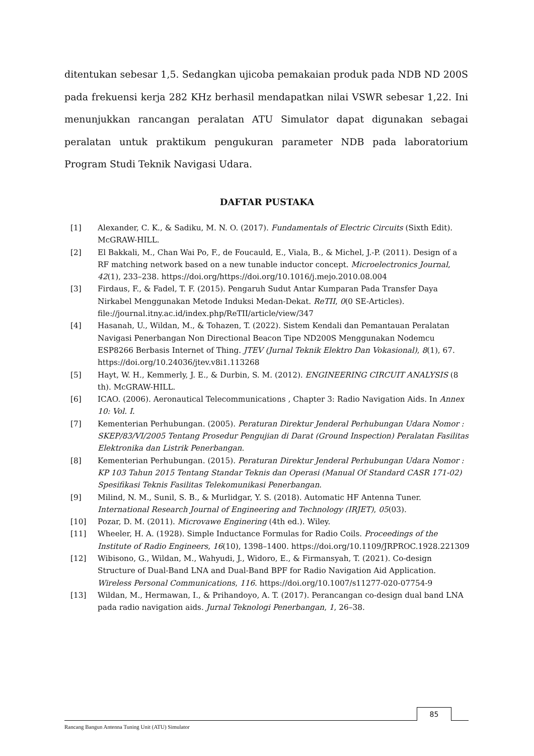ditentukan sebesar 1,5. Sedangkan ujicoba pemakaian produk pada NDB ND 200S pada frekuensi kerja 282 KHz berhasil mendapatkan nilai VSWR sebesar 1,22. Ini menunjukkan rancangan peralatan ATU Simulator dapat digunakan sebagai peralatan untuk praktikum pengukuran parameter NDB pada laboratorium Program Studi Teknik Navigasi Udara.
DAFTAR PUSTAKA
[1] Alexander, C. K., & Sadiku, M. N. O. (2017). Fundamentals of Electric Circuits (Sixth Edit). McGRAW-HILL.
[2] El Bakkali, M., Chan Wai Po, F., de Foucauld, E., Viala, B., & Michel, J.-P. (2011). Design of a RF matching network based on a new tunable inductor concept. Microelectronics Journal, 42(1), 233–238. https://doi.org/https://doi.org/10.1016/j.mejo.2010.08.004
[3] Firdaus, F., & Fadel, T. F. (2015). Pengaruh Sudut Antar Kumparan Pada Transfer Daya Nirkabel Menggunakan Metode Induksi Medan-Dekat. ReTII, 0(0 SE-Articles). file://journal.itny.ac.id/index.php/ReTII/article/view/347
[4] Hasanah, U., Wildan, M., & Tohazen, T. (2022). Sistem Kendali dan Pemantauan Peralatan Navigasi Penerbangan Non Directional Beacon Tipe ND200S Menggunakan Nodemcu ESP8266 Berbasis Internet of Thing. JTEV (Jurnal Teknik Elektro Dan Vokasional), 8(1), 67. https://doi.org/10.24036/jtev.v8i1.113268
[5] Hayt, W. H., Kemmerly, J. E., & Durbin, S. M. (2012). ENGINEERING CIRCUIT ANALYSIS (8 th). McGRAW-HILL.
[6] ICAO. (2006). Aeronautical Telecommunications , Chapter 3: Radio Navigation Aids. In Annex 10: Vol. I.
[7] Kementerian Perhubungan. (2005). Peraturan Direktur Jenderal Perhubungan Udara Nomor : SKEP/83/VI/2005 Tentang Prosedur Pengujian di Darat (Ground Inspection) Peralatan Fasilitas Elektronika dan Listrik Penerbangan.
[8] Kementerian Perhubungan. (2015). Peraturan Direktur Jenderal Perhubungan Udara Nomor : KP 103 Tahun 2015 Tentang Standar Teknis dan Operasi (Manual Of Standard CASR 171-02) Spesifikasi Teknis Fasilitas Telekomunikasi Penerbangan.
[9] Milind, N. M., Sunil, S. B., & Murlidgar, Y. S. (2018). Automatic HF Antenna Tuner. International Research Journal of Engineering and Technology (IRJET), 05(03).
[10] Pozar, D. M. (2011). Microvawe Enginering (4th ed.). Wiley.
[11] Wheeler, H. A. (1928). Simple Inductance Formulas for Radio Coils. Proceedings of the Institute of Radio Engineers, 16(10), 1398–1400. https://doi.org/10.1109/JRPROC.1928.221309
[12] Wibisono, G., Wildan, M., Wahyudi, J., Widoro, E., & Firmansyah, T. (2021). Co-design Structure of Dual-Band LNA and Dual-Band BPF for Radio Navigation Aid Application. Wireless Personal Communications, 116. https://doi.org/10.1007/s11277-020-07754-9
[13] Wildan, M., Hermawan, I., & Prihandoyo, A. T. (2017). Perancangan co-design dual band LNA pada radio navigation aids. Jurnal Teknologi Penerbangan, 1, 26–38.
85
Rancang Bangun Antenna Tuning Unit (ATU) Simulator